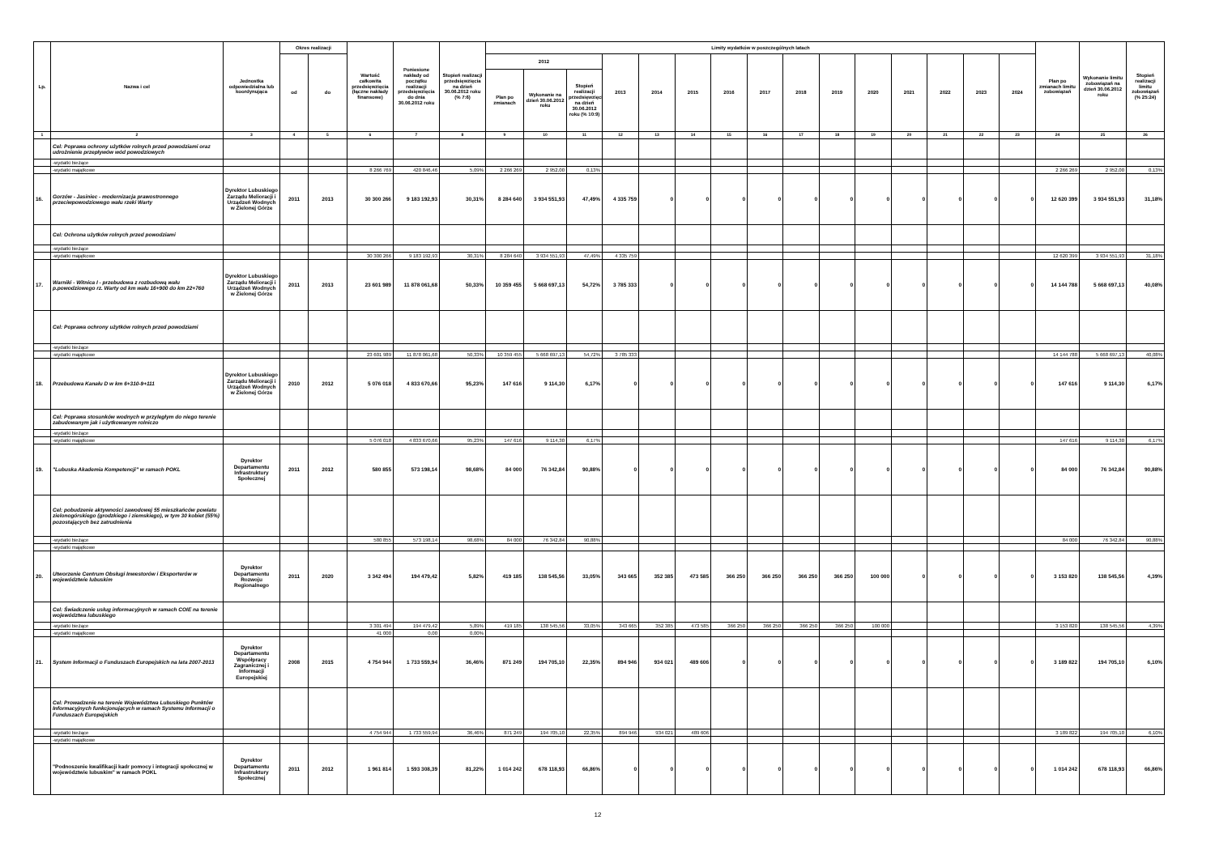| Lp. | Nazwa i cel | Jednostka odpowiedzialna lub koordynująca | Okres realizacji | | Wartość całkowita przedsięwzięcia (łączne nakłady finansowe) | Poniesione nakłady od początku realizacji przedsięwzięcia do dnia 30.06.2012 roku | Stopień realizacji przedsięwzięcia na dzień 30.06.2012 roku (% 7:6) | Limity wydatków w poszczególnych latach | | | | | | | | | | | | | | | Plan po zmianach limitu zobowiązań | Wykonanie limitu zobowiązań na dzień 30.06.2012 roku | Stopień realizacji limitu zobowiązań (% 25:24) |
| --- | --- | --- | --- | --- | --- | --- | --- | --- | --- | --- | --- | --- | --- | --- | --- | --- | --- | --- | --- | --- | --- | --- | --- | --- | --- |
| | | | od | do | | | | 2012 | | | 2013 | 2014 | 2015 | 2016 | 2017 | 2018 | 2019 | 2020 | 2021 | 2022 | 2023 | 2024 | | | |
| | | | | | | | | Plan po zmianach | Wykonanie na dzień 30.06.2012 roku | Stopień realizacji przedsięwzięcia na dzień 30.06.2012 roku (% 10:9) | | | | | | | | | | | | | | | |
| 1 | 2 | 3 | 4 | 5 | 6 | 7 | 8 | 9 | 10 | 11 | 12 | 13 | 14 | 15 | 16 | 17 | 18 | 19 | 20 | 21 | 22 | 23 | 24 | 25 | 26 |
| | Cel: Poprawa ochrony użytków rolnych przed powodziami oraz udrożnienie przepływów wód powodziowych | | | | | | | | | | | | | | | | | | | | | | | | |
| | -wydatki bieżące | | | | | | | | | | | | | | | | | | | | | | | | |
| | -wydatki majątkowe | | | | 8 266 769 | 420 846,46 | 5,09% | 2 266 269 | 2 952,00 | 0,13% | | | | | | | | | | | | | 2 266 269 | 2 952,00 | 0,13% |
| 16. | Gorzów - Jasiniec - modernizacja prawostronnego przeciwpowodziowego wału rzeki Warty | Dyrektor Lubuskiego Zarządu Melioracji i Urządzeń Wodnych w Zielonej Górze | 2011 | 2013 | 30 300 266 | 9 183 192,93 | 30,31% | 8 284 640 | 3 934 551,93 | 47,49% | 4 335 759 | 0 | 0 | 0 | 0 | 0 | 0 | 0 | 0 | 0 | 0 | 0 | 12 620 399 | 3 934 551,93 | 31,18% |
| | Cel: Ochrona użytków rolnych przed powodziami | | | | | | | | | | | | | | | | | | | | | | | | |
| | -wydatki bieżące | | | | | | | | | | | | | | | | | | | | | | | | |
| | -wydatki majątkowe | | | | 30 300 266 | 9 183 192,93 | 30,31% | 8 284 640 | 3 934 551,93 | 47,49% | 4 335 759 | | | | | | | | | | | | 12 620 399 | 3 934 551,93 | 31,18% |
| 17. | Warniki - Witnica I - przebudowa z rozbudową wału p.powodziowego rz. Warty od km wału 16+900 do km 22+760 | Dyrektor Lubuskiego Zarządu Melioracji i Urządzeń Wodnych w Zielonej Górze | 2011 | 2013 | 23 601 989 | 11 878 061,68 | 50,33% | 10 359 455 | 5 668 697,13 | 54,72% | 3 785 333 | 0 | 0 | 0 | 0 | 0 | 0 | 0 | 0 | 0 | 0 | 0 | 14 144 788 | 5 668 697,13 | 40,08% |
| | Cel: Poprawa ochrony użytków rolnych przed powodziami | | | | | | | | | | | | | | | | | | | | | | | | |
| | -wydatki bieżące | | | | | | | | | | | | | | | | | | | | | | | | |
| | -wydatki majątkowe | | | | 23 601 989 | 11 878 061,68 | 50,33% | 10 359 455 | 5 668 697,13 | 54,72% | 3 785 333 | | | | | | | | | | | | 14 144 788 | 5 668 697,13 | 40,08% |
| 18. | Przebudowa Kanału D w km 6+310-9+111 | Dyrektor Lubuskiego Zarządu Melioracji i Urządzeń Wodnych w Zielonej Górze | 2010 | 2012 | 5 076 018 | 4 833 670,66 | 95,23% | 147 616 | 9 114,30 | 6,17% | 0 | 0 | 0 | 0 | 0 | 0 | 0 | 0 | 0 | 0 | 0 | 0 | 147 616 | 9 114,30 | 6,17% |
| | Cel: Poprawa stosunków wodnych w przyległym do niego terenie zabudowanym jak i użytkowanym rolniczo | | | | | | | | | | | | | | | | | | | | | | | | |
| | -wydatki bieżące | | | | | | | | | | | | | | | | | | | | | | | | |
| | -wydatki majątkowe | | | | 5 076 018 | 4 833 670,66 | 95,23% | 147 616 | 9 114,30 | 6,17% | | | | | | | | | | | | | 147 616 | 9 114,30 | 6,17% |
| 19. | "Lubuska Akademia Kompetencji" w ramach POKL | Dyrektor Departamentu Infrastruktury Społecznej | 2011 | 2012 | 580 855 | 573 198,14 | 98,68% | 84 000 | 76 342,84 | 90,88% | 0 | 0 | 0 | 0 | 0 | 0 | 0 | 0 | 0 | 0 | 0 | 0 | 84 000 | 76 342,84 | 90,88% |
| | Cel: pobudzenie aktywności zawodowej 55 mieszkańców powiatu zielonogórskiego (grodzkiego i ziemskiego), w tym 30 kobiet (55%) pozostających bez zatrudnienia | | | | | | | | | | | | | | | | | | | | | | | | |
| | -wydatki bieżące | | | | 580 855 | 573 198,14 | 98,68% | 84 000 | 76 342,84 | 90,88% | | | | | | | | | | | | | 84 000 | 76 342,84 | 90,88% |
| | -wydatki majątkowe | | | | | | | | | | | | | | | | | | | | | | | | |
| 20. | Utworzenie Centrum Obsługi Inwestorów i Eksporterów w województwie lubuskim | Dyrektor Departamentu Rozwoju Regionalnego | 2011 | 2020 | 3 342 494 | 194 479,42 | 5,82% | 419 185 | 138 545,56 | 33,05% | 343 665 | 352 385 | 473 585 | 366 250 | 366 250 | 366 250 | 366 250 | 100 000 | 0 | 0 | 0 | 0 | 3 153 820 | 138 545,56 | 4,39% |
| | Cel: Świadczenie usług informacyjnych w ramach COIE na terenie województwa lubuskiego | | | | | | | | | | | | | | | | | | | | | | | | |
| | -wydatki bieżące | | | | 3 301 494 | 194 479,42 | 5,89% | 419 185 | 138 545,56 | 33,05% | 343 665 | 352 385 | 473 585 | 366 250 | 366 250 | 366 250 | 366 250 | 100 000 | | | | | 3 153 820 | 138 545,56 | 4,39% |
| | -wydatki majątkowe | | | | 41 000 | 0,00 | 0,00% | | | | | | | | | | | | | | | | | | |
| 21. | System Informacji o Funduszach Europejskich na lata 2007-2013 | Dyrektor Departamentu Współpracy Zagranicznej i Informacji Europejskiej | 2008 | 2015 | 4 754 944 | 1 733 559,94 | 36,46% | 871 249 | 194 705,10 | 22,35% | 894 946 | 934 021 | 489 606 | 0 | 0 | 0 | 0 | 0 | 0 | 0 | 0 | 0 | 3 189 822 | 194 705,10 | 6,10% |
| | Cel: Prowadzenie na terenie Województwa Lubuskiego Punktów Informacyjnych funkcjonujących w ramach Systemu Informacji o Funduszach Europejskich | | | | | | | | | | | | | | | | | | | | | | | | |
| | -wydatki bieżące | | | | 4 754 944 | 1 733 559,94 | 36,46% | 871 249 | 194 705,10 | 22,35% | 894 946 | 934 021 | 489 606 | | | | | | | | | | 3 189 822 | 194 705,10 | 6,10% |
| | -wydatki majątkowe | | | | | | | | | | | | | | | | | | | | | | | | |
| | "Podnoszenie kwalifikacji kadr pomocy i integracji społecznej w województwie lubuskim" w ramach POKL | Dyrektor Departamentu Infrastruktury Społecznej | 2011 | 2012 | 1 961 814 | 1 593 308,39 | 81,22% | 1 014 242 | 678 118,93 | 66,86% | 0 | 0 | 0 | 0 | 0 | 0 | 0 | 0 | 0 | 0 | 0 | 0 | 1 014 242 | 678 118,93 | 66,86% |
12